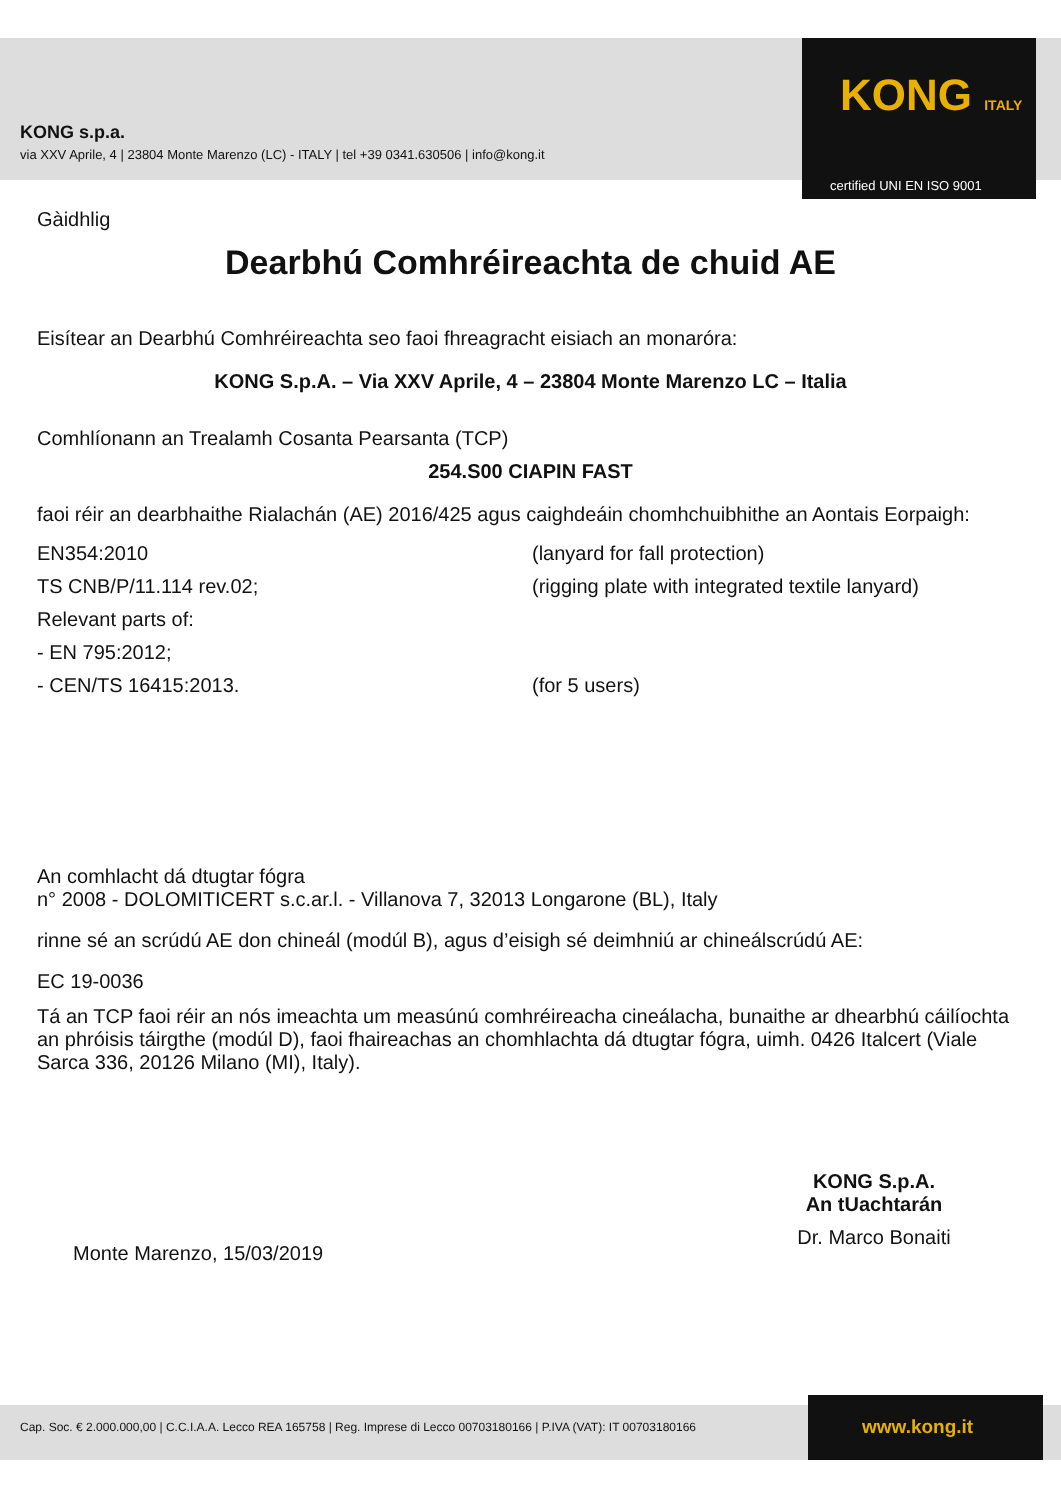KONG s.p.a.
via XXV Aprile, 4 | 23804 Monte Marenzo (LC) - ITALY | tel +39 0341.630506 | info@kong.it
KONG ITALY
certified UNI EN ISO 9001
Gàidhlig
Dearbhú Comhréireachta de chuid AE
Eisítear an Dearbhú Comhréireachta seo faoi fhreagracht eisiach an monaróra:
KONG S.p.A. – Via XXV Aprile, 4 – 23804 Monte Marenzo LC – Italia
Comhlíonann an Trealamh Cosanta Pearsanta (TCP)
254.S00 CIAPIN FAST
faoi réir an dearbhaithe Rialachán (AE) 2016/425 agus caighdeáin chomhchuibhithe an Aontais Eorpaigh:
EN354:2010
(lanyard for fall protection)
TS CNB/P/11.114 rev.02;
(rigging plate with integrated textile lanyard)
Relevant parts of:
- EN 795:2012;
- CEN/TS 16415:2013.
(for 5 users)
An comhlacht dá dtugtar fógra
n° 2008 - DOLOMITICERT s.c.ar.l. - Villanova 7, 32013 Longarone (BL), Italy
rinne sé an scrúdú AE don chineál (modúl B), agus d’eisigh sé deimhniú ar chineálscrúdú AE:
EC 19-0036
Tá an TCP faoi réir an nós imeachta um measúnú comhréireacha cineálacha, bunaithe ar dhearbhú cáilíochta an phróisis táirgthe (modúl D), faoi fhaireachas an chomhlachta dá dtugtar fógra, uimh. 0426 Italcert (Viale Sarca 336, 20126 Milano (MI), Italy).
Monte Marenzo, 15/03/2019
KONG S.p.A.
An tUachtarán
Dr. Marco Bonaiti
Cap. Soc. € 2.000.000,00 | C.C.I.A.A. Lecco REA 165758 | Reg. Imprese di Lecco 00703180166 | P.IVA (VAT): IT 00703180166
www.kong.it